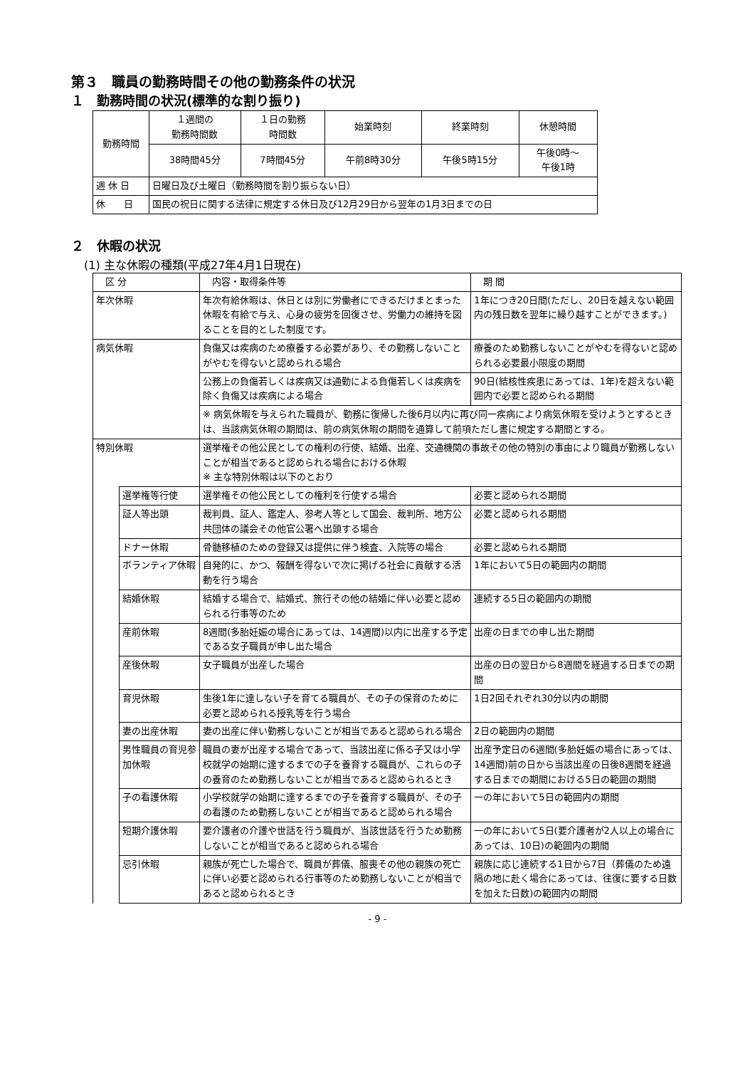第３　職員の勤務時間その他の勤務条件の状況
１　勤務時間の状況(標準的な割り振り)
| 勤務時間 | １週間の 勤務時間数 | １日の勤務 時間数 | 始業時刻 | 終業時刻 | 休憩時間 |
| | 38時間45分 | 7時間45分 | 午前8時30分 | 午後5時15分 | 午後0時～ 午後1時 |
| 週 休 日 | 日曜日及び土曜日（勤務時間を割り振らない日） | | | | |
| 休 日 | 国民の祝日に関する法律に規定する休日及び12月29日から翌年の1月3日までの日 | | | | |
２　休暇の状況
(1) 主な休暇の種類(平成27年4月1日現在)
| 区 分 | | 内容・取得条件等 | 期 間 |
| --- | --- | --- | --- |
| 年次休暇 | | 年次有給休暇は、休日とは別に労働者にできるだけまとまった休暇を有給で与え、心身の疲労を回復させ、労働力の維持を図ることを目的とした制度です。 | 1年につき20日間(ただし、20日を越えない範囲内の残日数を翌年に繰り越すことができます。) |
| 病気休暇 | | 負傷又は疾病のため療養する必要があり、その勤務しないことがやむを得ないと認められる場合 | 療養のため勤務しないことがやむを得ないと認められる必要最小限度の期間 |
| | | 公務上の負傷若しくは疾病又は通勤による負傷若しくは疾病を除く負傷又は疾病による場合 | 90日(結核性疾患にあっては、1年)を超えない範囲内で必要と認められる期間 |
| | | ※ 病気休暇を与えられた職員が、勤務に復帰した後6月以内に再び同一疾病により病気休暇を受けようとするときは、当該病気休暇の期間は、前の病気休暇の期間を通算して前項ただし書に規定する期間とする。 | |
| 特別休暇 | | 選挙権その他公民としての権利の行使、結婚、出産、交通機関の事故その他の特別の事由により職員が勤務しないことが相当であると認められる場合における休暇 ※ 主な特別休暇は以下のとおり | |
| | 選挙権等行使 | 選挙権その他公民としての権利を行使する場合 | 必要と認められる期間 |
| | 証人等出頭 | 裁判員、証人、鑑定人、参考人等として国会、裁判所、地方公共団体の議会その他官公署へ出頭する場合 | 必要と認められる期間 |
| | ドナー休暇 | 骨髄移植のための登録又は提供に伴う検査、入院等の場合 | 必要と認められる期間 |
| | ボランティア休暇 | 自発的に、かつ、報酬を得ないで次に掲げる社会に貢献する活動を行う場合 | 1年において5日の範囲内の期間 |
| | 結婚休暇 | 結婚する場合で、結婚式、旅行その他の結婚に伴い必要と認められる行事等のため | 連続する5日の範囲内の期間 |
| | 産前休暇 | 8週間(多胎妊娠の場合にあっては、14週間)以内に出産する予定である女子職員が申し出た場合 | 出産の日までの申し出た期間 |
| | 産後休暇 | 女子職員が出産した場合 | 出産の日の翌日から8週間を経過する日までの期間 |
| | 育児休暇 | 生後1年に達しない子を育てる職員が、その子の保育のために必要と認められる授乳等を行う場合 | 1日2回それぞれ30分以内の期間 |
| | 妻の出産休暇 | 妻の出産に伴い勤務しないことが相当であると認められる場合 | 2日の範囲内の期間 |
| | 男性職員の育児参加休暇 | 職員の妻が出産する場合であって、当該出産に係る子又は小学校就学の始期に達するまでの子を養育する職員が、これらの子の養育のため勤務しないことが相当であると認められるとき | 出産予定日の6週間(多胎妊娠の場合にあっては、14週間)前の日から当該出産の日後8週間を経過する日までの期間における5日の範囲の期間 |
| | 子の看護休暇 | 小学校就学の始期に達するまでの子を養育する職員が、その子の看護のため勤務しないことが相当であると認められる場合 | 一の年において5日の範囲内の期間 |
| | 短期介護休暇 | 要介護者の介護や世話を行う職員が、当該世話を行うため勤務しないことが相当であると認められる場合 | 一の年において5日(要介護者が2人以上の場合にあっては、10日)の範囲内の期間 |
| | 忌引休暇 | 親族が死亡した場合で、職員が葬儀、服喪その他の親族の死亡に伴い必要と認められる行事等のため勤務しないことが相当であると認められるとき | 親族に応じ連続する1日から7日（葬儀のため遠隔の地に赴く場合にあっては、往復に要する日数を加えた日数)の範囲内の期間 |
- 9 -